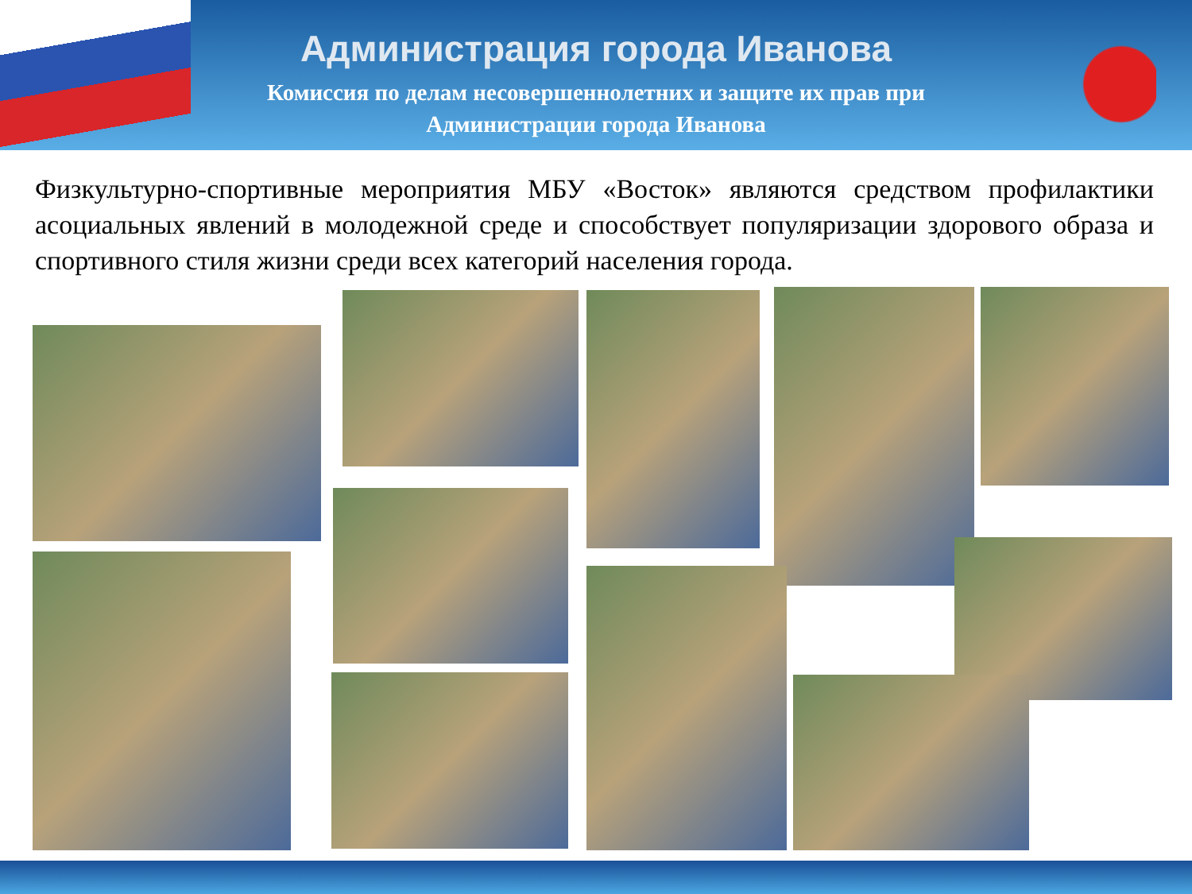Администрация города Иванова
Комиссия по делам несовершеннолетних и защите их прав при
Администрации города Иванова
Физкультурно-спортивные мероприятия МБУ «Восток» являются средством профилактики асоциальных явлений в молодежной среде и способствует популяризации здорового образа и спортивного стиля жизни среди всех категорий населения города.